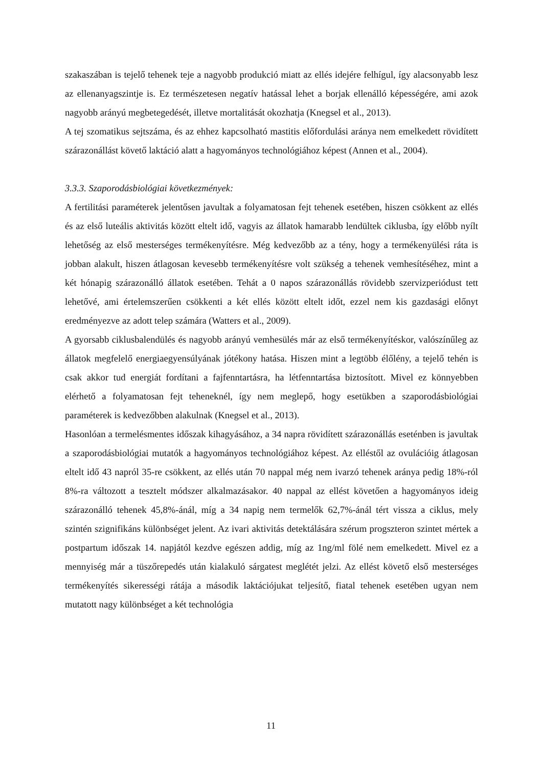szakaszában is tejelő tehenek teje a nagyobb produkció miatt az ellés idejére felhígul, így alacsonyabb lesz az ellenanyagszintje is. Ez természetesen negatív hatással lehet a borjak ellenálló képességére, ami azok nagyobb arányú megbetegedését, illetve mortalitását okozhatja (Knegsel et al., 2013).
A tej szomatikus sejtszáma, és az ehhez kapcsolható mastitis előfordulási aránya nem emelkedett rövidített szárazonállást követő laktáció alatt a hagyományos technológiához képest (Annen et al., 2004).
3.3.3. Szaporodásbiológiai következmények:
A fertilitási paraméterek jelentősen javultak a folyamatosan fejt tehenek esetében, hiszen csökkent az ellés és az első luteális aktivitás között eltelt idő, vagyis az állatok hamarabb lendültek ciklusba, így előbb nyílt lehetőség az első mesterséges termékenyítésre. Még kedvezőbb az a tény, hogy a termékenyülési ráta is jobban alakult, hiszen átlagosan kevesebb termékenyítésre volt szükség a tehenek vemhesítéséhez, mint a két hónapig szárazonálló állatok esetében. Tehát a 0 napos szárazonállás rövidebb szervizperiódust tett lehetővé, ami értelemszerűen csökkenti a két ellés között eltelt időt, ezzel nem kis gazdasági előnyt eredményezve az adott telep számára (Watters et al., 2009).
A gyorsabb ciklusbalendülés és nagyobb arányú vemhesülés már az első termékenyítéskor, valószínűleg az állatok megfelelő energiaegyensúlyának jótékony hatása. Hiszen mint a legtöbb élőlény, a tejelő tehén is csak akkor tud energiát fordítani a fajfenntartásra, ha létfenntartása biztosított. Mivel ez könnyebben elérhető a folyamatosan fejt teheneknél, így nem meglepő, hogy esetükben a szaporodásbiológiai paraméterek is kedvezőbben alakulnak (Knegsel et al., 2013).
Hasonlóan a termelésmentes időszak kihagyásához, a 34 napra rövidített szárazonállás eseténben is javultak a szaporodásbiológiai mutatók a hagyományos technológiához képest. Az elléstől az ovulációig átlagosan eltelt idő 43 napról 35-re csökkent, az ellés után 70 nappal még nem ivarzó tehenek aránya pedig 18%-ról 8%-ra változott a tesztelt módszer alkalmazásakor. 40 nappal az ellést követően a hagyományos ideig szárazonálló tehenek 45,8%-ánál, míg a 34 napig nem termelők 62,7%-ánál tért vissza a ciklus, mely szintén szignifikáns különbséget jelent. Az ivari aktivitás detektálására szérum progszteron szintet mértek a postpartum időszak 14. napjától kezdve egészen addig, míg az 1ng/ml fölé nem emelkedett. Mivel ez a mennyiség már a tüszőrepedés után kialakuló sárgatest meglétét jelzi. Az ellést követő első mesterséges termékenyítés sikerességi rátája a második laktációjukat teljesítő, fiatal tehenek esetében ugyan nem mutatott nagy különbséget a két technológia
11